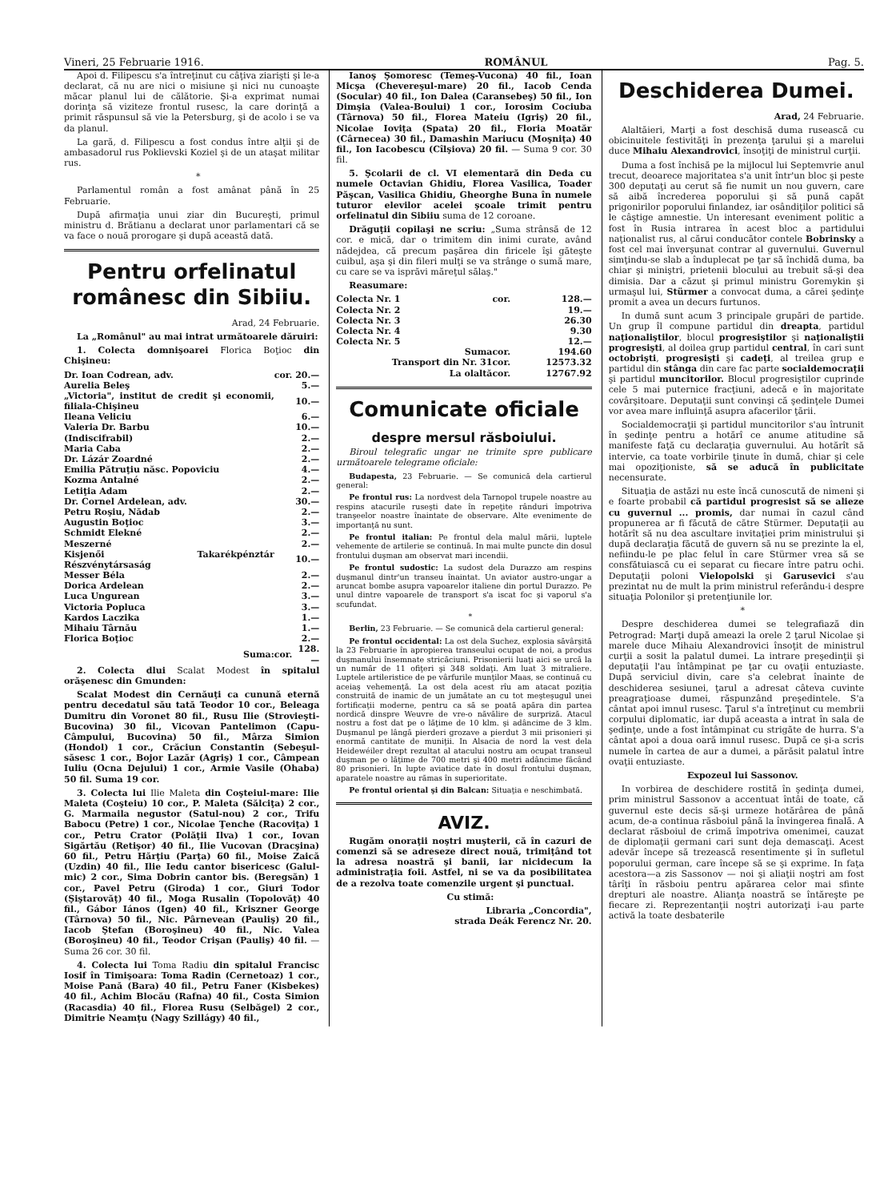Vineri, 25 Februarie 1916. ROMÂNUL Pag. 5.
Apoi d. Filipescu s'a întreţinut cu câţiva ziarişti şi le-a declarat, că nu are nici o misiune şi nici nu cunoaşte măcar planul lui de călătorie. Şi-a exprimat numai dorinţa să viziteze frontul rusesc, la care dorinţă a primit răspunsul să vie la Petersburg, şi de acolo i se va da planul.
La gară, d. Filipescu a fost condus între alţii şi de ambasadorul rus Poklievski Koziel şi de un ataşat militar rus.
*
Parlamentul român a fost amânat până în 25 Februarie.
După afirmaţia unui ziar din Bucureşti, primul ministru d. Brătianu a declarat unor parlamentari că se va face o nouă prorogare şi după această dată.
Pentru orfelinatul românesc din Sibiiu.
Arad, 24 Februarie.
La „Românul" au mai intrat următoarele dăruiri:
1. Colecta domnişoarei Florica Boţioc din Chişineu:
| Dr. Ioan Codrean, adv. | cor. | 20.— |
| Aurelia Beleş | | 5.— |
| „Victoria", institut de credit şi economii, filiala-Chişineu | | 10.— |
| Ileana Veliciu | | 6.— |
| Valeria Dr. Barbu | | 10.— |
| (Indiscifrabil) | | 2.— |
| Maria Caba | | 2.— |
| Dr. Lázár Zoardné | | 2.— |
| Emilia Pătruţiu născ. Popoviciu | | 4.— |
| Kozma Antalné | | 2.— |
| Letiţia Adam | | 2.— |
| Dr. Cornel Ardelean, adv. | | 30.— |
| Petru Roşiu, Nădab | | 2.— |
| Augustin Boţioc | | 3.— |
| Schmidt Elekné | | 2.— |
| Meszerné | | 2.— |
| Kisjenői Takarékpénztár Részvénytársaság | | 10.— |
| Messer Béla | | 2.— |
| Dorica Ardelean | | 2.— |
| Luca Ungurean | | 3.— |
| Victoria Popluca | | 3.— |
| Kardos Laczika | | 1.— |
| Mihaiu Târnău | | 1.— |
| Florica Boţioc | | 2.— |
| Suma: | cor. | 128.— |
2. Colecta dlui Scalat Modest în spitalul orăşenesc din Gmunden:
Scalat Modest din Cernăuţi ca cunună eternă pentru decedatul său tată Teodor 10 cor., Beleaga Dumitru din Voronet 80 fil., Rusu Ilie (Strovieşti-Bucovina) 30 fil., Vicovan Pantelimon (Capu-Câmpului, Bucovina) 50 fil., Mârza Simion (Hondol) 1 cor., Crăciun Constantin (Sebeşul-săsesc 1 cor., Bojor Lazăr (Agriş) 1 cor., Câmpean Iuliu (Ocna Dejului) 1 cor., Armie Vasile (Ohaba) 50 fil. Suma 19 cor.
3. Colecta lui Ilie Maleta din Coşteiul-mare: Ilie Maleta (Coşteiu) 10 cor., P. Maleta (Sălciţa) 2 cor., G. Marmaila negustor (Satul-nou) 2 cor., Trifu Babocu (Petre) 1 cor., Nicolae Ţenche (Racoviţa) 1 cor., Petru Crator (Polăţii Ilva) 1 cor., Iovan Sigărtău (Retişor) 40 fil., Ilie Vucovan (Dracşina) 60 fil., Petru Hărţiu (Parţa) 60 fil., Moise Zaică (Uzdin) 40 fil., Ilie Iedu cantor bisericesc (Galul-mic) 2 cor., Sima Dobrin cantor bis. (Beregsăn) 1 cor., Pavel Petru (Giroda) 1 cor., Giuri Todor (Şiştarovăţ) 40 fil., Moga Rusalin (Topolovăţ) 40 fil., Gábor Iános (Igen) 40 fil., Kriszner George (Târnova) 50 fil., Nic. Pârnevean (Pauliş) 20 fil., Iacob Ştefan (Boroşineu) 40 fil., Nic. Valea (Boroşineu) 40 fil., Teodor Crişan (Pauliş) 40 fil. — Suma 26 cor. 30 fil.
4. Colecta lui Toma Radiu din spitalul Francisc Iosif în Timişoara: Toma Radin (Cernetoaz) 1 cor., Moise Pană (Bara) 40 fil., Petru Faner (Kisbekes) 40 fil., Achim Blocău (Rafna) 40 fil., Costa Simion (Racasdia) 40 fil., Florea Rusu (Selbăgel) 2 cor., Dimitrie Neamţu (Nagy Szillágy) 40 fil.,
Ianoş Şomoresc (Temeş-Vucona) 40 fil., Ioan Micşa (Chevereşul-mare) 20 fil., Iacob Cenda (Socular) 40 fil., Ion Dalea (Caransebeş) 50 fil., Ion Dimşia (Valea-Boului) 1 cor., Iorosim Cociuba (Târnova) 50 fil., Florea Mateiu (Igriş) 20 fil., Nicolae Ioviţa (Spata) 20 fil., Floria Moatăr (Cârnecea) 30 fil., Damashin Mariucu (Moşniţa) 40 fil., Ion Iacobescu (Cîlşiova) 20 fil. — Suma 9 cor. 30 fil.
5. Şcolarii de cl. VI elementară din Deda cu numele Octavian Ghidiu, Florea Vasilica, Toader Păşcan, Vasilica Ghidiu, Gheorghe Buna în numele tuturor elevilor acelei şcoale trimit pentru orfelinatul din Sibiiu suma de 12 coroane.
Drăguţii copilaşi ne scriu: „Suma strânsă de 12 cor. e mică, dar o trimitem din inimi curate, având nădejdea, că precum paşărea din firicele îşi găteşte cuibul, aşa şi din fileri mulţi se va strânge o sumă mare, cu care se va isprăvi măreţul sălaş."
Reasumare:
| Colecta Nr. 1 | cor. | 128.— |
| Colecta Nr. 2 | | 19.— |
| Colecta Nr. 3 | | 26.30 |
| Colecta Nr. 4 | | 9.30 |
| Colecta Nr. 5 | | 12.— |
| Suma | cor. | 194.60 |
| Transport din Nr. 31 | cor. | 12573.32 |
| La olaltă | cor. | 12767.92 |
Comunicate oficiale
despre mersul răsboiului.
Biroul telegrafic ungar ne trimite spre publicare următoarele telegrame oficiale:
Budapesta, 23 Februarie. — Se comunică dela cartierul general:
Pe frontul rus: La nordvest dela Tarnopol trupele noastre au respins atacurile ruseşti date în repeţite rânduri împotriva tranşeelor noastre înaintate de observare. Alte evenimente de importanţă nu sunt.
Pe frontul italian: Pe frontul dela malul mării, luptele vehemente de artilerie se continuă. In mai multe puncte din dosul frontului duşman am observat mari incendii.
Pe frontul sudostic: La sudost dela Durazzo am respins duşmanul dintr'un transeu înaintat. Un aviator austro-ungar a aruncat bombe asupra vapoarelor italiene din portul Durazzo. Pe unul dintre vapoarele de transport s'a iscat foc şi vaporul s'a scufundat.
*
Berlin, 23 Februarie. — Se comunică dela cartierul general:
Pe frontul occidental: La ost dela Suchez, explosia săvârşită la 23 Februarie în apropierea transeului ocupat de noi, a produs duşmanului însemnate stricăciuni. Prisonierii luaţi aici se urcă la un număr de 11 ofiţeri şi 348 soldaţi. Am luat 3 mitraliere. Luptele artileristice de pe vârfurile munţilor Maas, se continuă cu aceiaş vehemenţă. La ost dela acest rîu am atacat poziţia construită de inamic de un jumătate an cu tot meşteşugul unei fortificaţii moderne, pentru ca să se poată apăra din partea nordică dinspre Weuvre de vre-o năvălire de surpriză. Atacul nostru a fost dat pe o lăţime de 10 klm. şi adâncime de 3 klm. Duşmanul pe lângă pierderi grozave a pierdut 3 mii prisonieri şi enormă cantitate de muniţii. In Alsacia de nord la vest dela Heidewéiler drept rezultat al atacului nostru am ocupat transeul duşman pe o lăţime de 700 metri şi 400 metri adâncime făcând 80 prisonieri. In lupte aviatice date în dosul frontului duşman, aparatele noastre au rămas în superioritate.
Pe frontul oriental şi din Balcan: Situaţia e neschimbată.
AVIZ.
Rugăm onoraţii noştri muşterii, că în cazuri de comenzi să se adreseze direct nouă, trimiţând tot la adresa noastră şi banii, iar nicidecum la administraţia foii. Astfel, ni se va da posibilitatea de a rezolva toate comenzile urgent şi punctual.
Cu stimă:
Libraria „Concordia",
strada Deák Ferencz Nr. 20.
Deschiderea Dumei.
Arad, 24 Februarie.
Alaltăieri, Marţi a fost deschisă duma rusească cu obicinuitele festivităţi în prezenţa ţarului şi a marelui duce Mihaiu Alexandrovici, însoţiţi de ministrul curţii.
Duma a fost închisă pe la mijlocul lui Septemvrie anul trecut, deoarece majoritatea s'a unit într'un bloc şi peste 300 deputaţi au cerut să fie numit un nou guvern, care să aibă încrederea poporului şi să pună capăt prigonirilor poporului finlandez, iar osândiţilor politici să le câştige amnestie. Un interesant eveniment politic a fost în Rusia intrarea în acest bloc a partidului naţionalist rus, al cărui conducător contele Bobrinsky a fost cel mai înverşunat contrar al guvernului. Guvernul simţindu-se slab a înduplecat pe ţar să închidă duma, ba chiar şi miniştri, prietenii blocului au trebuit să-şi dea dimisia. Dar a căzut şi primul ministru Goremykin şi urmaşul lui, Stürmer a convocat duma, a cărei şedinţe promit a avea un decurs furtunos.
In dumă sunt acum 3 principale grupări de partide. Un grup îl compune partidul din dreapta, partidul naţionaliştilor, blocul progresiştilor şi naţionaliştii progresişti, al doilea grup partidul central, în cari sunt octobrişti, progresişti şi cadeţi, al treilea grup e partidul din stânga din care fac parte socialdemocraţii şi partidul muncitorilor. Blocul progresiştilor cuprinde cele 5 mai puternice fracţiuni, adecă e în majoritate covârşitoare. Deputaţii sunt convinşi că şedinţele Dumei vor avea mare influinţă asupra afacerilor ţării.
Socialdemocraţii şi partidul muncitorilor s'au întrunit în şedinţe pentru a hotărî ce anume atitudine să manifeste faţă cu declaraţia guvernului. Au hotărît să intervie, ca toate vorbirile ţinute în dumă, chiar şi cele mai opoziţioniste, să se aducă în publicitate necensurate.
Situaţia de astăzi nu este încă cunoscută de nimeni şi e foarte probabil că partidul progresist să se alieze cu guvernul ... promis, dar numai în cazul când propunerea ar fi făcută de către Stürmer. Deputaţii au hotărît să nu dea ascultare invitaţiei prim ministrului şi după declaraţia făcută de guvern să nu se prezinte la el, nefiindu-le pe plac felul în care Stürmer vrea să se consfătuiască cu ei separat cu fiecare între patru ochi. Deputaţii poloni Vielopolski şi Garusevici s'au prezintat nu de mult la prim ministrul referându-i despre situaţia Polonilor şi pretenţiunile lor.
*
Despre deschiderea dumei se telegrafiază din Petrograd: Marţi după ameazi la orele 2 ţarul Nicolae şi marele duce Mihaiu Alexandrovici însoţit de ministrul curţii a sosit la palatul dumei. La intrare preşedinţii şi deputaţii l'au întâmpinat pe ţar cu ovaţii entuziaste. După serviciul divin, care s'a celebrat înainte de deschiderea sesiunei, ţarul a adresat câteva cuvinte preagraţioase dumei, răspunzând preşedintele. S'a cântat apoi imnul rusesc. Ţarul s'a întreţinut cu membrii corpului diplomatic, iar după aceasta a intrat în sala de şedinţe, unde a fost întâmpinat cu strigăte de hurra. S'a cântat apoi a doua oară imnul rusesc. După ce şi-a scris numele în cartea de aur a dumei, a părăsit palatul între ovaţii entuziaste.
Expozeul lui Sassonov.
In vorbirea de deschidere rostită în şedinţa dumei, prim ministrul Sassonov a accentuat întâi de toate, că guvernul este decis să-şi urmeze hotărârea de până acum, de-a continua răsboiul până la învingerea finală. A declarat răsboiul de crimă împotriva omenimei, cauzat de diplomaţii germani cari sunt deja demascaţi. Acest adevăr începe să trezească resentimente şi în sufletul poporului german, care începe să se şi exprime. In faţa acestora—a zis Sassonov — noi şi aliaţii noştri am fost târîţi în răsboiu pentru apărarea celor mai sfinte drepturi ale noastre. Alianţa noastră se întăreşte pe fiecare zi. Reprezentanţii noştri autorizaţi i-au parte activă la toate desbaterile